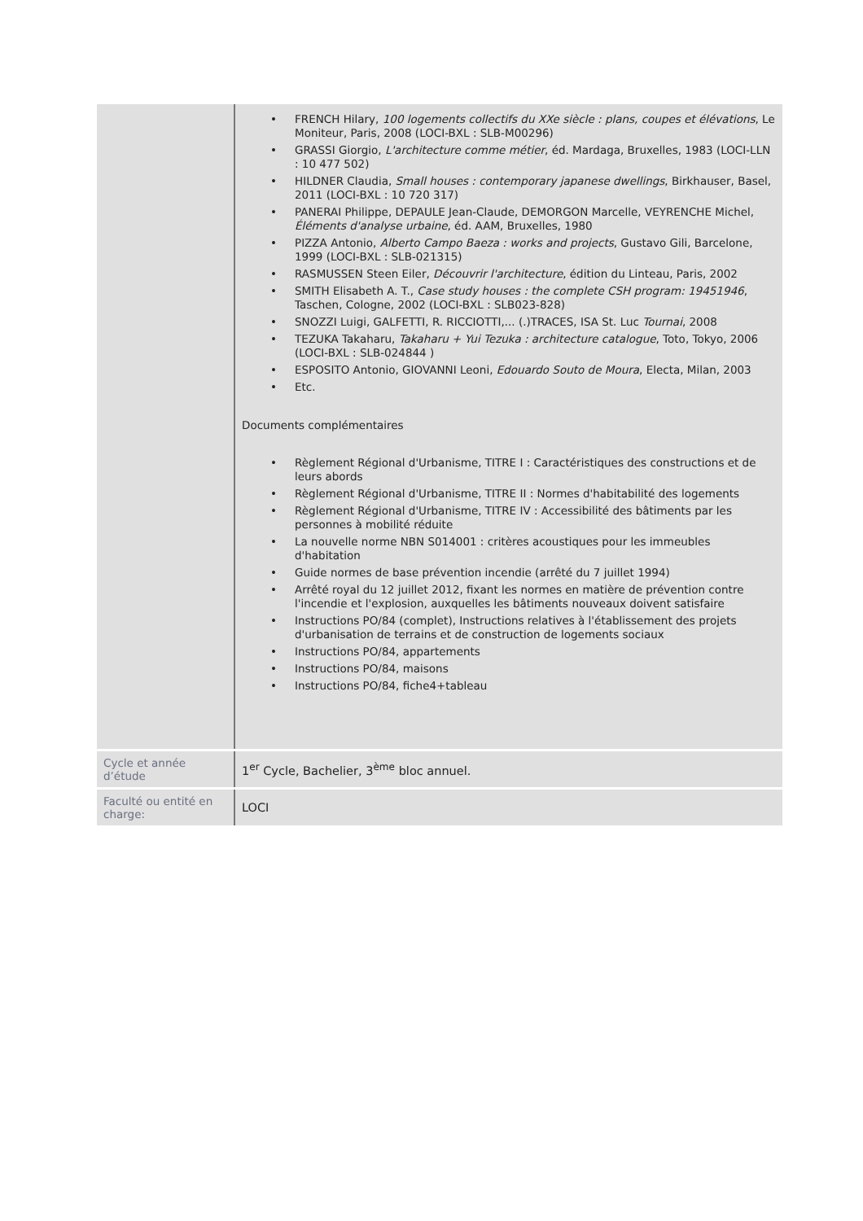| | • FRENCH Hilary, 100 logements collectifs du XXe siècle : plans, coupes et élévations , Le Moniteur, Paris, 2008 (LOCI-BXL : SLB-M00296) • GRASSI Giorgio, L'architecture comme métier , éd. Mardaga, Bruxelles, 1983 (LOCI-LLN : 10 477 502) • HILDNER Claudia, Small houses : contemporary japanese dwellings , Birkhauser, Basel, 2011 (LOCI-BXL : 10 720 317) • PANERAI Philippe, DEPAULE Jean-Claude, DEMORGON Marcelle, VEYRENCHE Michel, Éléments d'analyse urbaine , éd. AAM, Bruxelles, 1980 • PIZZA Antonio, Alberto Campo Baeza : works and projects , Gustavo Gili, Barcelone, 1999 (LOCI-BXL : SLB-021315) • RASMUSSEN Steen Eiler, Découvrir l'architecture , édition du Linteau, Paris, 2002 • SMITH Elisabeth A. T., Case study houses : the complete CSH program: 19451946 , Taschen, Cologne, 2002 (LOCI-BXL : SLB023-828) • SNOZZI Luigi, GALFETTI, R. RICCIOTTI,... (.)TRACES, ISA St. Luc Tournai , 2008 • TEZUKA Takaharu, Takaharu + Yui Tezuka : architecture catalogue , Toto, Tokyo, 2006 (LOCI-BXL : SLB-024844 ) • ESPOSITO Antonio, GIOVANNI Leoni, Edouardo Souto de Moura , Electa, Milan, 2003 • Etc. Documents complémentaires • Règlement Régional d'Urbanisme, TITRE I : Caractéristiques des constructions et de leurs abords • Règlement Régional d'Urbanisme, TITRE II : Normes d'habitabilité des logements • Règlement Régional d'Urbanisme, TITRE IV : Accessibilité des bâtiments par les personnes à mobilité réduite • La nouvelle norme NBN S014001 : critères acoustiques pour les immeubles d'habitation • Guide normes de base prévention incendie (arrêté du 7 juillet 1994) • Arrêté royal du 12 juillet 2012, fixant les normes en matière de prévention contre l'incendie et l'explosion, auxquelles les bâtiments nouveaux doivent satisfaire • Instructions PO/84 (complet), Instructions relatives à l'établissement des projets d'urbanisation de terrains et de construction de logements sociaux • Instructions PO/84, appartements • Instructions PO/84, maisons • Instructions PO/84, fiche4+tableau |
| Cycle et année d’étude | 1<sup>er</sup> Cycle, Bachelier, 3<sup>ème</sup> bloc annuel. |
| Faculté ou entité en charge: | LOCI |